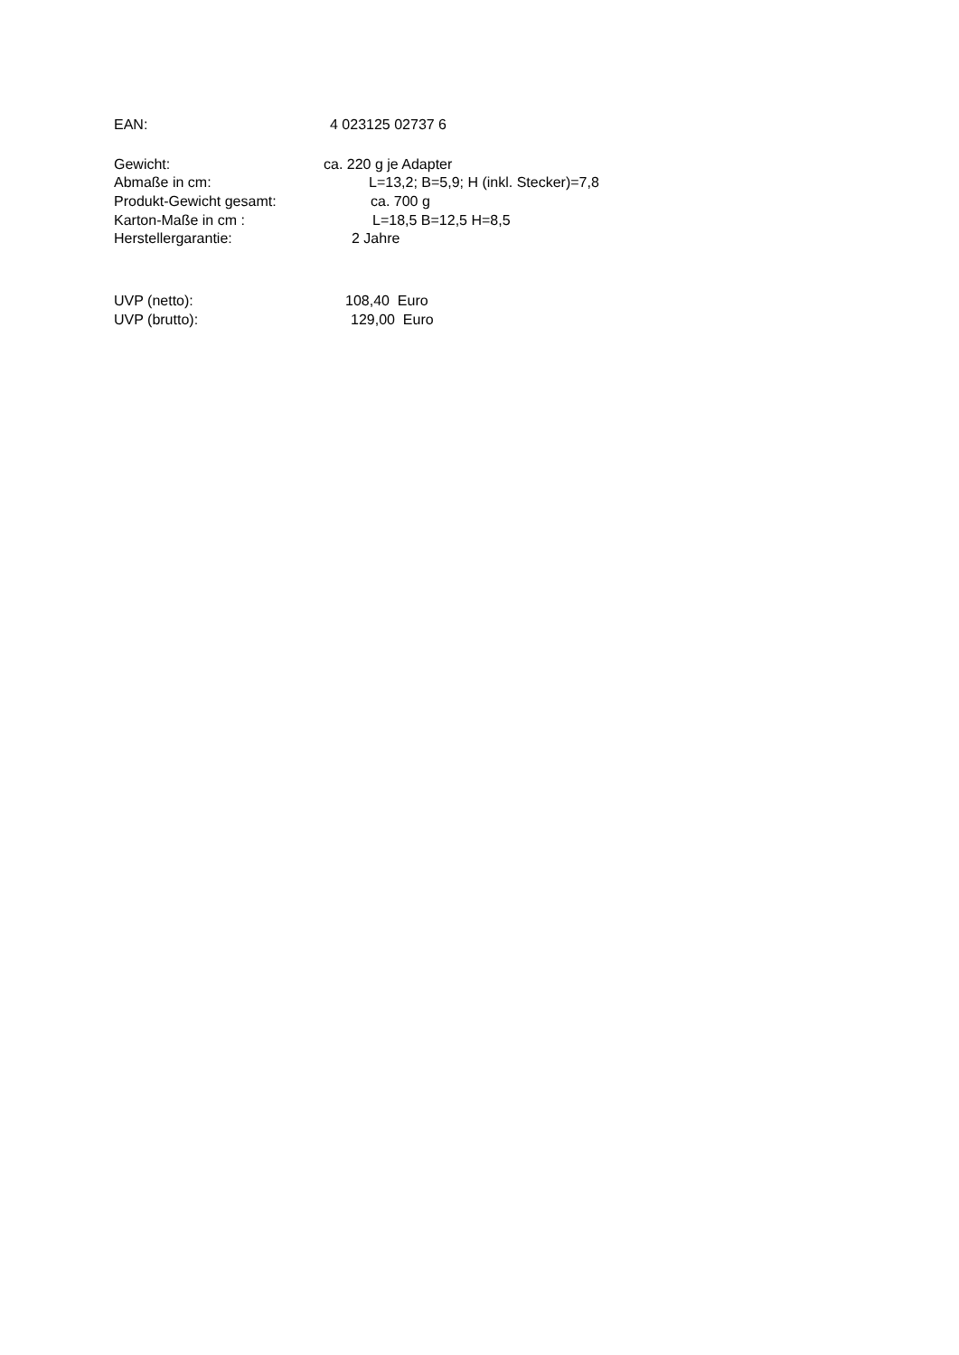EAN: 4 023125 02737 6
Gewicht: ca. 220 g je Adapter
Abmaße in cm: L=13,2; B=5,9; H (inkl. Stecker)=7,8
Produkt-Gewicht gesamt: ca. 700 g
Karton-Maße in cm : L=18,5 B=12,5 H=8,5
Herstellergarantie: 2 Jahre
UVP (netto): 108,40 Euro
UVP (brutto): 129,00 Euro